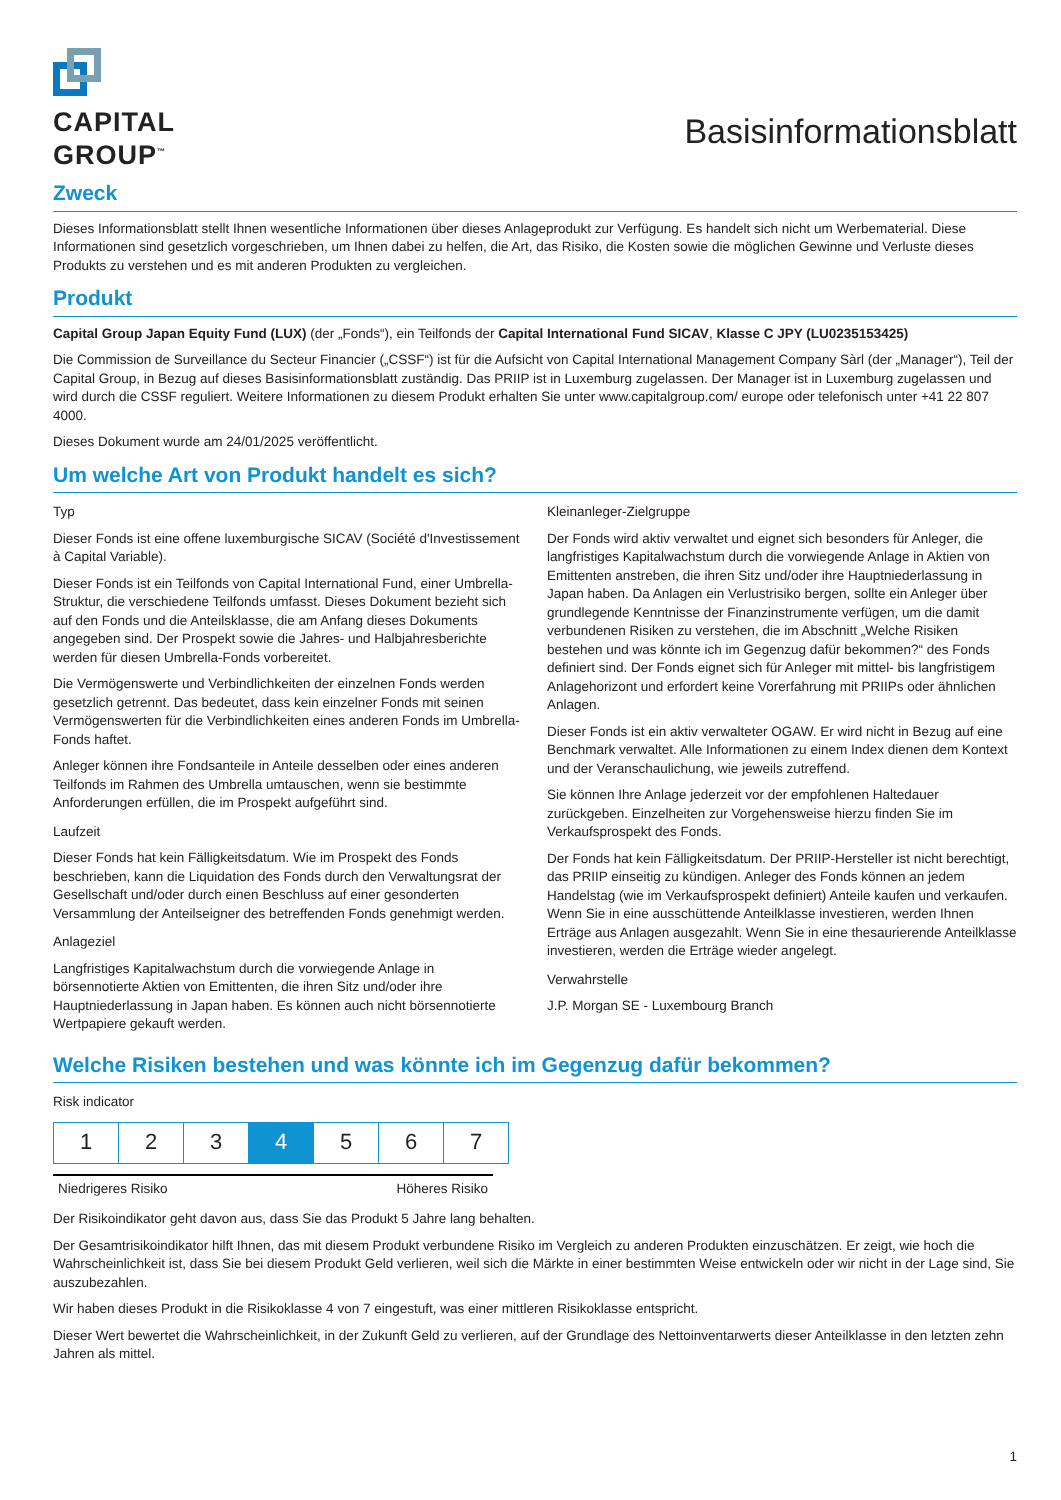CAPITAL
GROUP<sup>™</sup>
Basisinformationsblatt
Zweck
Dieses Informationsblatt stellt Ihnen wesentliche Informationen über dieses Anlageprodukt zur Verfügung. Es handelt sich nicht um Werbematerial. Diese Informationen sind gesetzlich vorgeschrieben, um Ihnen dabei zu helfen, die Art, das Risiko, die Kosten sowie die möglichen Gewinne und Verluste dieses Produkts zu verstehen und es mit anderen Produkten zu vergleichen.
Produkt
Capital Group Japan Equity Fund (LUX) (der „Fonds“), ein Teilfonds der Capital International Fund SICAV, Klasse C JPY (LU0235153425)
Die Commission de Surveillance du Secteur Financier („CSSF“) ist für die Aufsicht von Capital International Management Company Sàrl (der „Manager“), Teil der Capital Group, in Bezug auf dieses Basisinformationsblatt zuständig. Das PRIIP ist in Luxemburg zugelassen. Der Manager ist in Luxemburg zugelassen und wird durch die CSSF reguliert. Weitere Informationen zu diesem Produkt erhalten Sie unter www.capitalgroup.com/ europe oder telefonisch unter +41 22 807 4000.
Dieses Dokument wurde am 24/01/2025 veröffentlicht.
Um welche Art von Produkt handelt es sich?
Typ
Dieser Fonds ist eine offene luxemburgische SICAV (Société d'Investissement à Capital Variable).
Dieser Fonds ist ein Teilfonds von Capital International Fund, einer Umbrella-Struktur, die verschiedene Teilfonds umfasst. Dieses Dokument bezieht sich auf den Fonds und die Anteilsklasse, die am Anfang dieses Dokuments angegeben sind. Der Prospekt sowie die Jahres- und Halbjahresberichte werden für diesen Umbrella-Fonds vorbereitet.
Die Vermögenswerte und Verbindlichkeiten der einzelnen Fonds werden gesetzlich getrennt. Das bedeutet, dass kein einzelner Fonds mit seinen Vermögenswerten für die Verbindlichkeiten eines anderen Fonds im Umbrella-Fonds haftet.
Anleger können ihre Fondsanteile in Anteile desselben oder eines anderen Teilfonds im Rahmen des Umbrella umtauschen, wenn sie bestimmte Anforderungen erfüllen, die im Prospekt aufgeführt sind.
Laufzeit
Dieser Fonds hat kein Fälligkeitsdatum. Wie im Prospekt des Fonds beschrieben, kann die Liquidation des Fonds durch den Verwaltungsrat der Gesellschaft und/oder durch einen Beschluss auf einer gesonderten Versammlung der Anteilseigner des betreffenden Fonds genehmigt werden.
Anlageziel
Langfristiges Kapitalwachstum durch die vorwiegende Anlage in börsennotierte Aktien von Emittenten, die ihren Sitz und/oder ihre Hauptniederlassung in Japan haben. Es können auch nicht börsennotierte Wertpapiere gekauft werden.
Kleinanleger-Zielgruppe
Der Fonds wird aktiv verwaltet und eignet sich besonders für Anleger, die langfristiges Kapitalwachstum durch die vorwiegende Anlage in Aktien von Emittenten anstreben, die ihren Sitz und/oder ihre Hauptniederlassung in Japan haben. Da Anlagen ein Verlustrisiko bergen, sollte ein Anleger über grundlegende Kenntnisse der Finanzinstrumente verfügen, um die damit verbundenen Risiken zu verstehen, die im Abschnitt „Welche Risiken bestehen und was könnte ich im Gegenzug dafür bekommen?“ des Fonds definiert sind. Der Fonds eignet sich für Anleger mit mittel- bis langfristigem Anlagehorizont und erfordert keine Vorerfahrung mit PRIIPs oder ähnlichen Anlagen.
Dieser Fonds ist ein aktiv verwalteter OGAW. Er wird nicht in Bezug auf eine Benchmark verwaltet. Alle Informationen zu einem Index dienen dem Kontext und der Veranschaulichung, wie jeweils zutreffend.
Sie können Ihre Anlage jederzeit vor der empfohlenen Haltedauer zurückgeben. Einzelheiten zur Vorgehensweise hierzu finden Sie im Verkaufsprospekt des Fonds.
Der Fonds hat kein Fälligkeitsdatum. Der PRIIP-Hersteller ist nicht berechtigt, das PRIIP einseitig zu kündigen. Anleger des Fonds können an jedem Handelstag (wie im Verkaufsprospekt definiert) Anteile kaufen und verkaufen. Wenn Sie in eine ausschüttende Anteilklasse investieren, werden Ihnen Erträge aus Anlagen ausgezahlt. Wenn Sie in eine thesaurierende Anteilklasse investieren, werden die Erträge wieder angelegt.
Verwahrstelle
J.P. Morgan SE - Luxembourg Branch
Welche Risiken bestehen und was könnte ich im Gegenzug dafür bekommen?
Risk indicator
| 1 | 2 | 3 | 4 | 5 | 6 | 7 |
Niedrigeres Risiko Höheres Risiko
Der Risikoindikator geht davon aus, dass Sie das Produkt 5 Jahre lang behalten.
Der Gesamtrisikoindikator hilft Ihnen, das mit diesem Produkt verbundene Risiko im Vergleich zu anderen Produkten einzuschätzen. Er zeigt, wie hoch die Wahrscheinlichkeit ist, dass Sie bei diesem Produkt Geld verlieren, weil sich die Märkte in einer bestimmten Weise entwickeln oder wir nicht in der Lage sind, Sie auszubezahlen.
Wir haben dieses Produkt in die Risikoklasse 4 von 7 eingestuft, was einer mittleren Risikoklasse entspricht.
Dieser Wert bewertet die Wahrscheinlichkeit, in der Zukunft Geld zu verlieren, auf der Grundlage des Nettoinventarwerts dieser Anteilklasse in den letzten zehn Jahren als mittel.
1